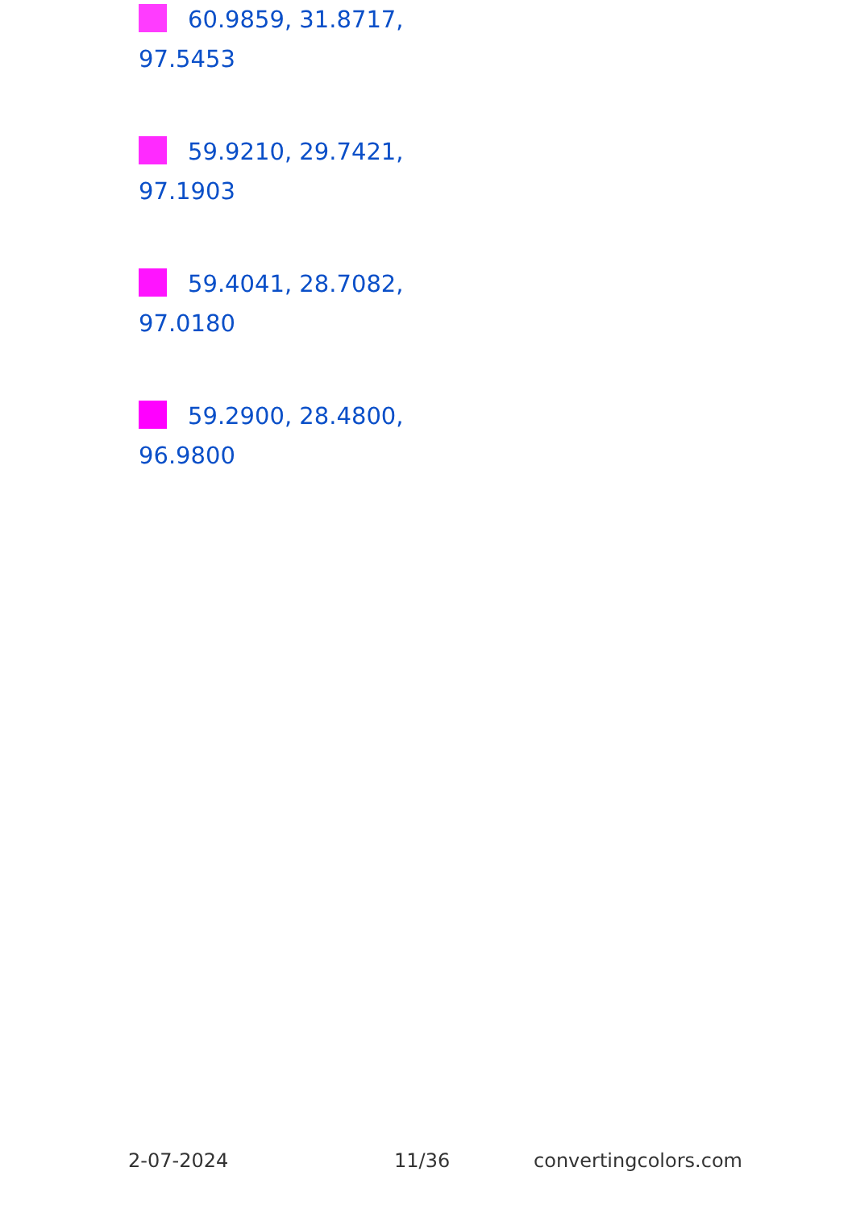60.9859, 31.8717, 97.5453
59.9210, 29.7421, 97.1903
59.4041, 28.7082, 97.0180
59.2900, 28.4800, 96.9800
2-07-2024 11/36 convertingcolors.com